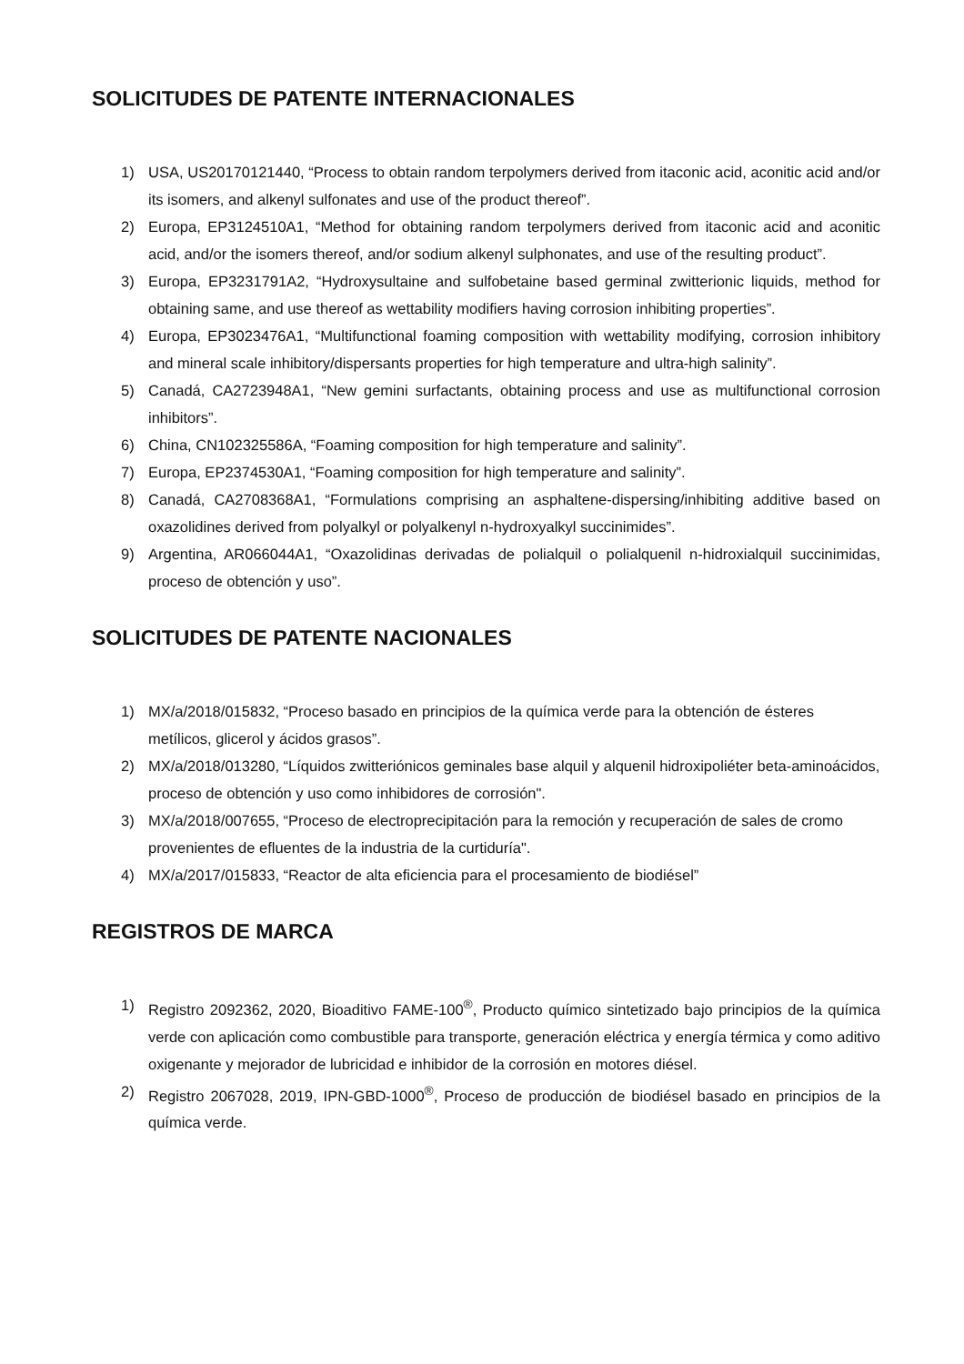SOLICITUDES DE PATENTE INTERNACIONALES
1) USA, US20170121440, “Process to obtain random terpolymers derived from itaconic acid, aconitic acid and/or its isomers, and alkenyl sulfonates and use of the product thereof”.
2) Europa, EP3124510A1, “Method for obtaining random terpolymers derived from itaconic acid and aconitic acid, and/or the isomers thereof, and/or sodium alkenyl sulphonates, and use of the resulting product”.
3) Europa, EP3231791A2, “Hydroxysultaine and sulfobetaine based germinal zwitterionic liquids, method for obtaining same, and use thereof as wettability modifiers having corrosion inhibiting properties”.
4) Europa, EP3023476A1, “Multifunctional foaming composition with wettability modifying, corrosion inhibitory and mineral scale inhibitory/dispersants properties for high temperature and ultra-high salinity”.
5) Canadá, CA2723948A1, “New gemini surfactants, obtaining process and use as multifunctional corrosion inhibitors”.
6) China, CN102325586A, “Foaming composition for high temperature and salinity”.
7) Europa, EP2374530A1, “Foaming composition for high temperature and salinity”.
8) Canadá, CA2708368A1, “Formulations comprising an asphaltene-dispersing/inhibiting additive based on oxazolidines derived from polyalkyl or polyalkenyl n-hydroxyalkyl succinimides”.
9) Argentina, AR066044A1, “Oxazolidinas derivadas de polialquil o polialquenil n-hidroxialquil succinimidas, proceso de obtención y uso”.
SOLICITUDES DE PATENTE NACIONALES
1) MX/a/2018/015832, “Proceso basado en principios de la química verde para la obtención de ésteres metílicos, glicerol y ácidos grasos”.
2) MX/a/2018/013280, “Líquidos zwitteriónicos geminales base alquil y alquenil hidroxipoliéter beta-aminoácidos, proceso de obtención y uso como inhibidores de corrosión".
3) MX/a/2018/007655, “Proceso de electroprecipitación para la remoción y recuperación de sales de cromo provenientes de efluentes de la industria de la curtiduría".
4) MX/a/2017/015833, “Reactor de alta eficiencia para el procesamiento de biodiésel”
REGISTROS DE MARCA
1) Registro 2092362, 2020, Bioaditivo FAME-100<sup>®</sup>, Producto químico sintetizado bajo principios de la química verde con aplicación como combustible para transporte, generación eléctrica y energía térmica y como aditivo oxigenante y mejorador de lubricidad e inhibidor de la corrosión en motores diésel.
2) Registro 2067028, 2019, IPN-GBD-1000<sup>®</sup>, Proceso de producción de biodiésel basado en principios de la química verde.